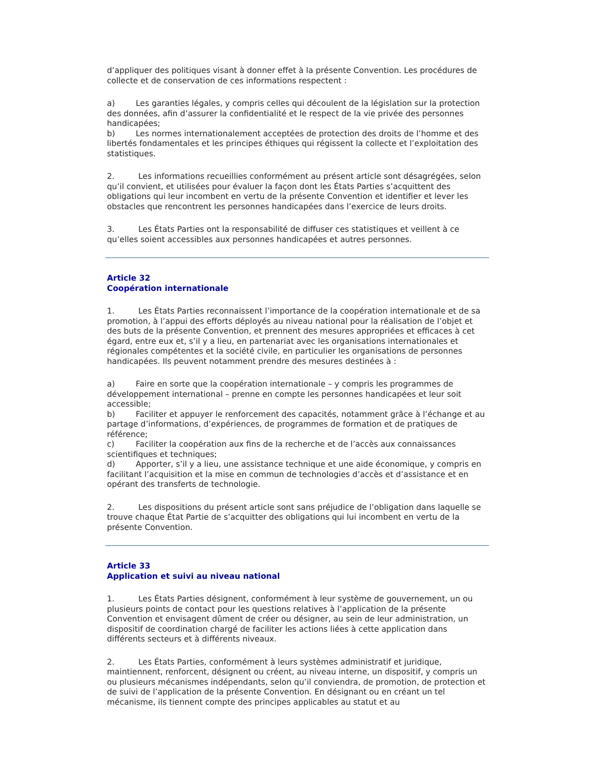d’appliquer des politiques visant à donner effet à la présente Convention. Les procédures de collecte et de conservation de ces informations respectent :
a) Les garanties légales, y compris celles qui découlent de la législation sur la protection des données, afin d’assurer la confidentialité et le respect de la vie privée des personnes handicapées;
b) Les normes internationalement acceptées de protection des droits de l’homme et des libertés fondamentales et les principes éthiques qui régissent la collecte et l’exploitation des statistiques.
2. Les informations recueillies conformément au présent article sont désagrégées, selon qu’il convient, et utilisées pour évaluer la façon dont les États Parties s’acquittent des obligations qui leur incombent en vertu de la présente Convention et identifier et lever les obstacles que rencontrent les personnes handicapées dans l’exercice de leurs droits.
3. Les États Parties ont la responsabilité de diffuser ces statistiques et veillent à ce qu’elles soient accessibles aux personnes handicapées et autres personnes.
Article 32
Coopération internationale
1. Les États Parties reconnaissent l’importance de la coopération internationale et de sa promotion, à l’appui des efforts déployés au niveau national pour la réalisation de l’objet et des buts de la présente Convention, et prennent des mesures appropriées et efficaces à cet égard, entre eux et, s’il y a lieu, en partenariat avec les organisations internationales et régionales compétentes et la société civile, en particulier les organisations de personnes handicapées. Ils peuvent notamment prendre des mesures destinées à :
a) Faire en sorte que la coopération internationale – y compris les programmes de développement international – prenne en compte les personnes handicapées et leur soit accessible;
b) Faciliter et appuyer le renforcement des capacités, notamment grâce à l’échange et au partage d’informations, d’expériences, de programmes de formation et de pratiques de référence;
c) Faciliter la coopération aux fins de la recherche et de l’accès aux connaissances scientifiques et techniques;
d) Apporter, s’il y a lieu, une assistance technique et une aide économique, y compris en facilitant l’acquisition et la mise en commun de technologies d’accès et d’assistance et en opérant des transferts de technologie.
2. Les dispositions du présent article sont sans préjudice de l’obligation dans laquelle se trouve chaque État Partie de s’acquitter des obligations qui lui incombent en vertu de la présente Convention.
Article 33
Application et suivi au niveau national
1. Les États Parties désignent, conformément à leur système de gouvernement, un ou plusieurs points de contact pour les questions relatives à l’application de la présente Convention et envisagent dûment de créer ou désigner, au sein de leur administration, un dispositif de coordination chargé de faciliter les actions liées à cette application dans différents secteurs et à différents niveaux.
2. Les États Parties, conformément à leurs systèmes administratif et juridique, maintiennent, renforcent, désignent ou créent, au niveau interne, un dispositif, y compris un ou plusieurs mécanismes indépendants, selon qu’il conviendra, de promotion, de protection et de suivi de l’application de la présente Convention. En désignant ou en créant un tel mécanisme, ils tiennent compte des principes applicables au statut et au